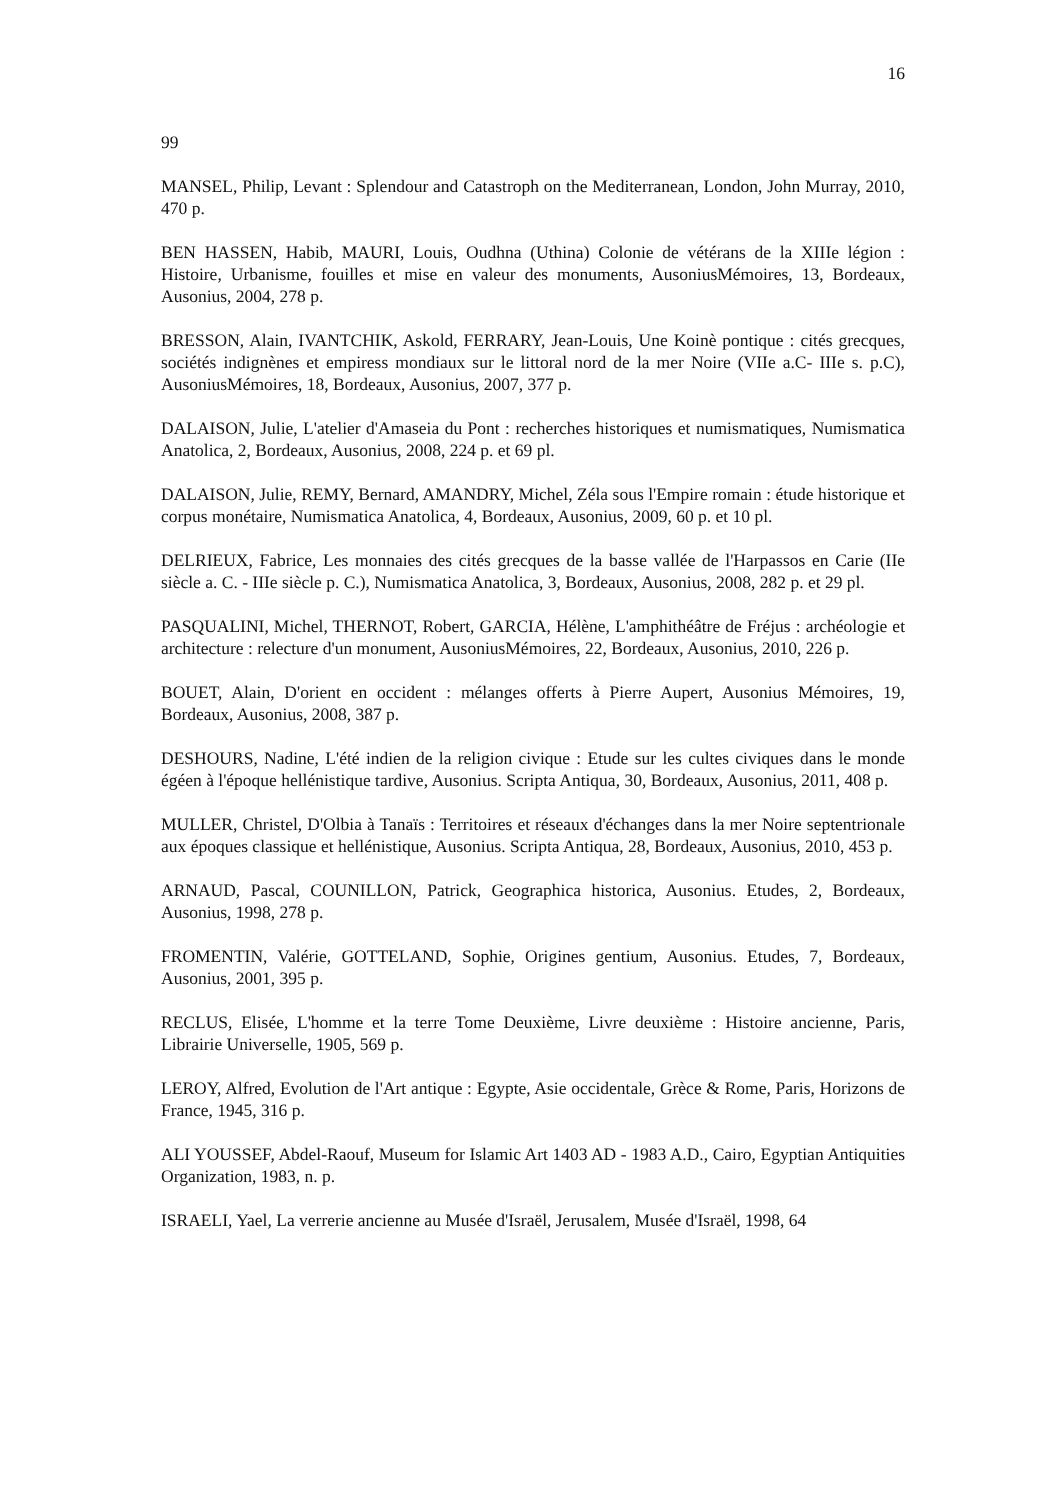16
99
MANSEL, Philip, Levant : Splendour and Catastroph on the Mediterranean, London, John Murray, 2010, 470 p.
BEN HASSEN, Habib, MAURI, Louis, Oudhna (Uthina) Colonie de vétérans de la XIIIe légion : Histoire, Urbanisme, fouilles et mise en valeur des monuments, AusoniusMémoires, 13, Bordeaux, Ausonius, 2004, 278 p.
BRESSON, Alain, IVANTCHIK, Askold, FERRARY, Jean-Louis, Une Koinè pontique : cités grecques, sociétés indignènes et empiress mondiaux sur le littoral nord de la mer Noire (VIIe a.C- IIIe s. p.C), AusoniusMémoires, 18, Bordeaux, Ausonius, 2007, 377 p.
DALAISON, Julie, L'atelier d'Amaseia du Pont : recherches historiques et numismatiques, Numismatica Anatolica, 2, Bordeaux, Ausonius, 2008, 224 p. et 69 pl.
DALAISON, Julie, REMY, Bernard, AMANDRY, Michel, Zéla sous l'Empire romain : étude historique et corpus monétaire, Numismatica Anatolica, 4, Bordeaux, Ausonius, 2009, 60 p. et 10 pl.
DELRIEUX, Fabrice, Les monnaies des cités grecques de la basse vallée de l'Harpassos en Carie (IIe siècle a. C. - IIIe siècle p. C.), Numismatica Anatolica, 3, Bordeaux, Ausonius, 2008, 282 p. et 29 pl.
PASQUALINI, Michel, THERNOT, Robert, GARCIA, Hélène, L'amphithéâtre de Fréjus : archéologie et architecture : relecture d'un monument, AusoniusMémoires, 22, Bordeaux, Ausonius, 2010, 226 p.
BOUET, Alain, D'orient en occident : mélanges offerts à Pierre Aupert, Ausonius Mémoires, 19, Bordeaux, Ausonius, 2008, 387 p.
DESHOURS, Nadine, L'été indien de la religion civique : Etude sur les cultes civiques dans le monde égéen à l'époque hellénistique tardive, Ausonius. Scripta Antiqua, 30, Bordeaux, Ausonius, 2011, 408 p.
MULLER, Christel, D'Olbia à Tanaïs : Territoires et réseaux d'échanges dans la mer Noire septentrionale aux époques classique et hellénistique, Ausonius. Scripta Antiqua, 28, Bordeaux, Ausonius, 2010, 453 p.
ARNAUD, Pascal, COUNILLON, Patrick, Geographica historica, Ausonius. Etudes, 2, Bordeaux, Ausonius, 1998, 278 p.
FROMENTIN, Valérie, GOTTELAND, Sophie, Origines gentium, Ausonius. Etudes, 7, Bordeaux, Ausonius, 2001, 395 p.
RECLUS, Elisée, L'homme et la terre Tome Deuxième, Livre deuxième : Histoire ancienne, Paris, Librairie Universelle, 1905, 569 p.
LEROY, Alfred, Evolution de l'Art antique : Egypte, Asie occidentale, Grèce & Rome, Paris, Horizons de France, 1945, 316 p.
ALI YOUSSEF, Abdel-Raouf, Museum for Islamic Art 1403 AD - 1983 A.D., Cairo, Egyptian Antiquities Organization, 1983, n. p.
ISRAELI, Yael, La verrerie ancienne au Musée d'Israël, Jerusalem, Musée d'Israël, 1998, 64